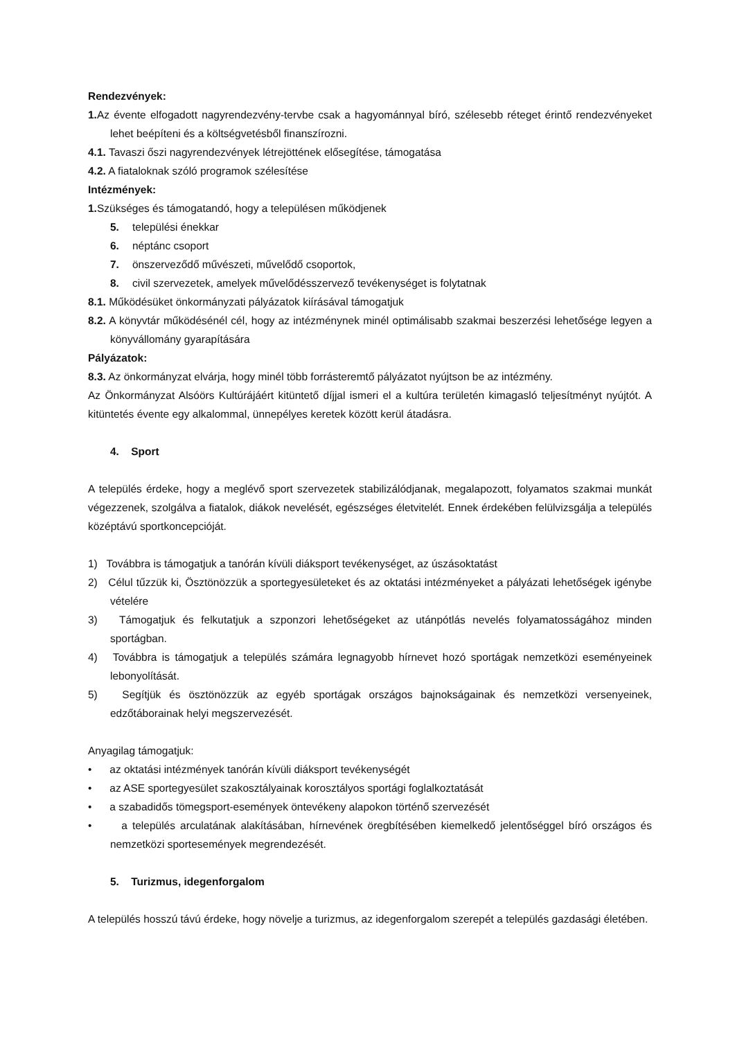Rendezvények:
1. Az évente elfogadott nagyrendezvény-tervbe csak a hagyománnyal bíró, szélesebb réteget érintő rendezvényeket lehet beépíteni és a költségvetésből finanszírozni.
4.1. Tavaszi őszi nagyrendezvények létrejöttének elősegítése, támogatása
4.2. A fiataloknak szóló programok szélesítése
Intézmények:
1. Szükséges és támogatandó, hogy a településen működjenek
5. települési énekkar
6. néptánc csoport
7. önszerveződő művészeti, művelődő csoportok,
8. civil szervezetek, amelyek művelődésszervező tevékenységet is folytatnak
8.1. Működésüket önkormányzati pályázatok kiírásával támogatjuk
8.2. A könyvtár működésénél cél, hogy az intézménynek minél optimálisabb szakmai beszerzési lehetősége legyen a könyvállomány gyarapítására
Pályázatok:
8.3. Az önkormányzat elvárja, hogy minél több forrásteremtő pályázatot nyújtson be az intézmény.
Az Önkormányzat Alsóörs Kultúrájáért kitüntető díjjal ismeri el a kultúra területén kimagasló teljesítményt nyújtót. A kitüntetés évente egy alkalommal, ünnepélyes keretek között kerül átadásra.
4. Sport
A település érdeke, hogy a meglévő sport szervezetek stabilizálódjanak, megalapozott, folyamatos szakmai munkát végezzenek, szolgálva a fiatalok, diákok nevelését, egészséges életvitelét. Ennek érdekében felülvizsgálja a település középtávú sportkoncepcióját.
1) Továbbra is támogatjuk a tanórán kívüli diáksport tevékenységet, az úszásoktatást
2) Célul tűzzük ki, Ösztönözzük a sportegyesületeket és az oktatási intézményeket a pályázati lehetőségek igénybe vételére
3) Támogatjuk és felkutatjuk a szponzori lehetőségeket az utánpótlás nevelés folyamatosságához minden sportágban.
4) Továbbra is támogatjuk a település számára legnagyobb hírnevet hozó sportágak nemzetközi eseményeinek lebonyolítását.
5) Segítjük és ösztönözzük az egyéb sportágak országos bajnokságainak és nemzetközi versenyeinek, edzőtáborainak helyi megszervezését.
Anyagilag támogatjuk:
• az oktatási intézmények tanórán kívüli diáksport tevékenységét
• az ASE sportegyesület szakosztályainak korosztályos sportági foglalkoztatását
• a szabadidős tömegsport-események öntevékeny alapokon történő szervezését
• a település arculatának alakításában, hírnevének öregbítésében kiemelkedő jelentőséggel bíró országos és nemzetközi sportesemények megrendezését.
5. Turizmus, idegenforgalom
A település hosszú távú érdeke, hogy növelje a turizmus, az idegenforgalom szerepét a település gazdasági életében.